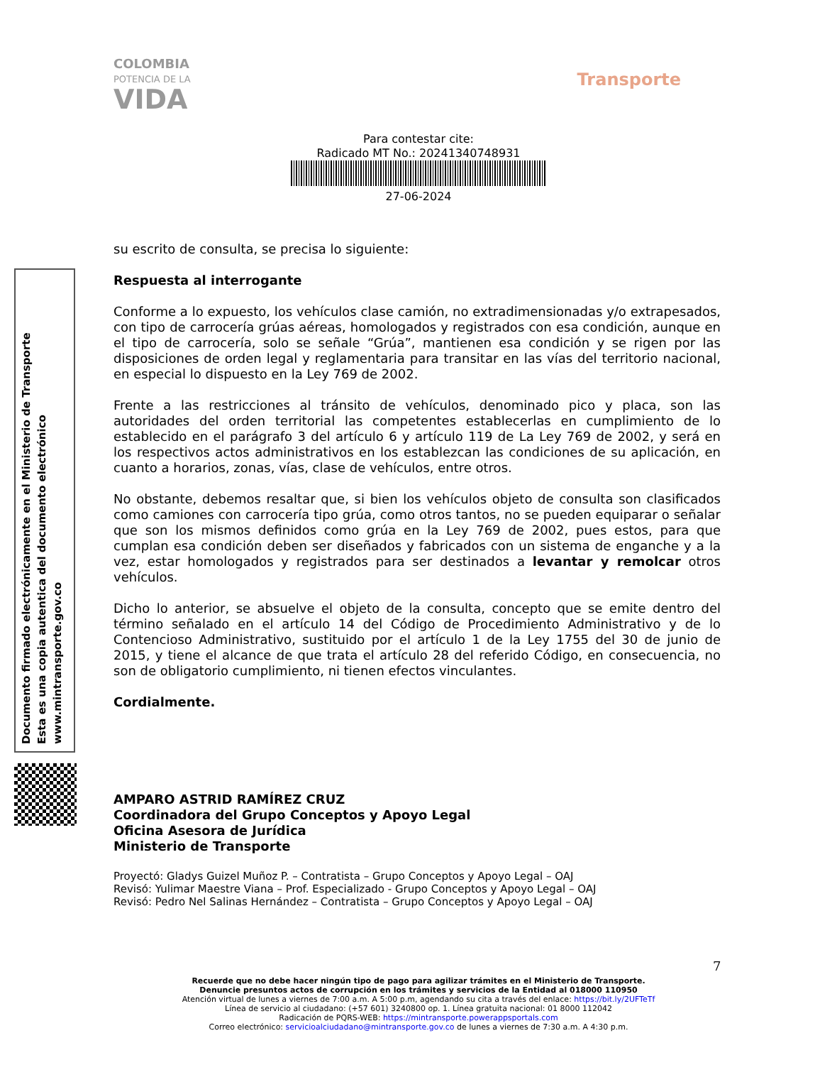COLOMBIA
POTENCIA DE LA
VIDA
Transporte
Para contestar cite:
Radicado MT No.: 20241340748931
27-06-2024
Documento firmado electrónicamente en el Ministerio de Transporte
Esta es una copia autentica del documento electrónico
www.mintransporte.gov.co
su escrito de consulta, se precisa lo siguiente:
Respuesta al interrogante
Conforme a lo expuesto, los vehículos clase camión, no extradimensionadas y/o extrapesados, con tipo de carrocería grúas aéreas, homologados y registrados con esa condición, aunque en el tipo de carrocería, solo se señale “Grúa”, mantienen esa condición y se rigen por las disposiciones de orden legal y reglamentaria para transitar en las vías del territorio nacional, en especial lo dispuesto en la Ley 769 de 2002.
Frente a las restricciones al tránsito de vehículos, denominado pico y placa, son las autoridades del orden territorial las competentes establecerlas en cumplimiento de lo establecido en el parágrafo 3 del artículo 6 y artículo 119 de La Ley 769 de 2002, y será en los respectivos actos administrativos en los establezcan las condiciones de su aplicación, en cuanto a horarios, zonas, vías, clase de vehículos, entre otros.
No obstante, debemos resaltar que, si bien los vehículos objeto de consulta son clasificados como camiones con carrocería tipo grúa, como otros tantos, no se pueden equiparar o señalar que son los mismos definidos como grúa en la Ley 769 de 2002, pues estos, para que cumplan esa condición deben ser diseñados y fabricados con un sistema de enganche y a la vez, estar homologados y registrados para ser destinados a levantar y remolcar otros vehículos.
Dicho lo anterior, se absuelve el objeto de la consulta, concepto que se emite dentro del término señalado en el artículo 14 del Código de Procedimiento Administrativo y de lo Contencioso Administrativo, sustituido por el artículo 1 de la Ley 1755 del 30 de junio de 2015, y tiene el alcance de que trata el artículo 28 del referido Código, en consecuencia, no son de obligatorio cumplimiento, ni tienen efectos vinculantes.
Cordialmente.
AMPARO ASTRID RAMÍREZ CRUZ
Coordinadora del Grupo Conceptos y Apoyo Legal
Oficina Asesora de Jurídica
Ministerio de Transporte
Proyectó: Gladys Guizel Muñoz P. – Contratista – Grupo Conceptos y Apoyo Legal – OAJ
Revisó: Yulimar Maestre Viana – Prof. Especializado - Grupo Conceptos y Apoyo Legal – OAJ
Revisó: Pedro Nel Salinas Hernández – Contratista – Grupo Conceptos y Apoyo Legal – OAJ
7
Recuerde que no debe hacer ningún tipo de pago para agilizar trámites en el Ministerio de Transporte.
Denuncie presuntos actos de corrupción en los trámites y servicios de la Entidad al 018000 110950
Atención virtual de lunes a viernes de 7:00 a.m. A 5:00 p.m, agendando su cita a través del enlace: https://bit.ly/2UFTeTf
Línea de servicio al ciudadano: (+57 601) 3240800 op. 1. Línea gratuita nacional: 01 8000 112042
Radicación de PQRS-WEB: https://mintransporte.powerappsportals.com
Correo electrónico: servicioalciudadano@mintransporte.gov.co de lunes a viernes de 7:30 a.m. A 4:30 p.m.